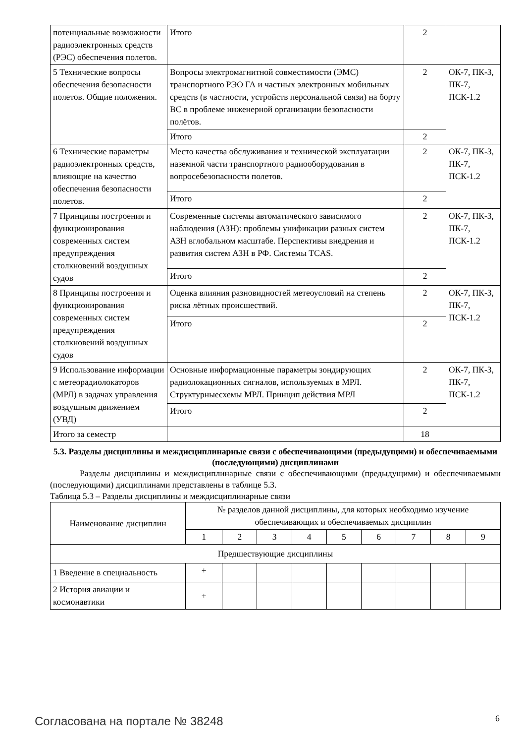| потенциальные возможности радиоэлектронных средств (РЭС) обеспечения полетов. | Итого | 2 | |
| 5 Технические вопросы обеспечения безопасности полетов. Общие положения. | Вопросы электромагнитной совместимости (ЭМС) транспортного РЭО ГА и частных электронных мобильных средств (в частности, устройств персональной связи) на борту ВС в проблеме инженерной организации безопасности полётов. | 2 | ОК-7, ПК-3, ПК-7, ПСК-1.2 |
| | Итого | 2 | |
| 6 Технические параметры радиоэлектронных средств, влияющие на качество обеспечения безопасности полетов. | Место качества обслуживания и технической эксплуатации наземной части транспортного радиооборудования в вопросебезопасности полетов. | 2 | ОК-7, ПК-3, ПК-7, ПСК-1.2 |
| | Итого | 2 | |
| 7 Принципы построения и функционирования современных систем предупреждения столкновений воздушных судов | Современные системы автоматического зависимого наблюдения (АЗН): проблемы унификации разных систем АЗН вглобальном масштабе. Перспективы внедрения и развития систем АЗН в РФ. Системы TCAS. | 2 | ОК-7, ПК-3, ПК-7, ПСК-1.2 |
| | Итого | 2 | |
| 8 Принципы построения и функционирования современных систем предупреждения столкновений воздушных судов | Оценка влияния разновидностей метеоусловий на степень риска лётных происшествий. | 2 | ОК-7, ПК-3, ПК-7, ПСК-1.2 |
| | Итого | 2 | |
| 9 Использование информации с метеорадиолокаторов (МРЛ) в задачах управления воздушным движением (УВД) | Основные информационные параметры зондирующих радиолокационных сигналов, используемых в МРЛ. Структурныесхемы МРЛ. Принцип действия МРЛ | 2 | ОК-7, ПК-3, ПК-7, ПСК-1.2 |
| | Итого | 2 | |
| Итого за семестр | | 18 | |
5.3. Разделы дисциплины и междисциплинарные связи с обеспечивающими (предыдущими) и обеспечиваемыми (последующими) дисциплинами
Разделы дисциплины и междисциплинарные связи с обеспечивающими (предыдущими) и обеспечиваемыми (последующими) дисциплинами представлены в таблице 5.3.
Таблица 5.3 – Разделы дисциплины и междисциплинарные связи
| Наименование дисциплин | № разделов данной дисциплины, для которых необходимо изучение обеспечивающих и обеспечиваемых дисциплин | | | | | | | | |
| --- | --- | --- | --- | --- | --- | --- | --- | --- | --- |
| | 1 | 2 | 3 | 4 | 5 | 6 | 7 | 8 | 9 |
| Предшествующие дисциплины | | | | | | | | | |
| 1 Введение в специальность | + | | | | | | | | |
| 2 История авиации и космонавтики | + | | | | | | | | |
Согласована на портале № 38248 6